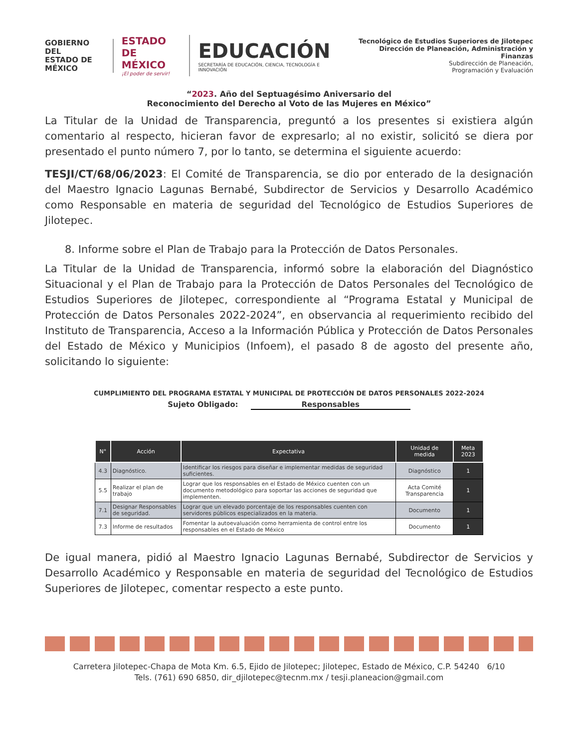GOBIERNO DEL
ESTADO DE
MÉXICO
ESTADO DE
MÉXICO
¡El poder de servir!
EDUCACIÓN
SECRETARÍA DE EDUCACIÓN, CIENCIA, TECNOLOGÍA E INNOVACIÓN
Tecnológico de Estudios Superiores de Jilotepec
Dirección de Planeación, Administración y Finanzas
Subdirección de Planeación,
Programación y Evaluación
“2023. Año del Septuagésimo Aniversario del
Reconocimiento del Derecho al Voto de las Mujeres en México”
La Titular de la Unidad de Transparencia, preguntó a los presentes si existiera algún comentario al respecto, hicieran favor de expresarlo; al no existir, solicitó se diera por presentado el punto número 7, por lo tanto, se determina el siguiente acuerdo:
TESJI/CT/68/06/2023: El Comité de Transparencia, se dio por enterado de la designación del Maestro Ignacio Lagunas Bernabé, Subdirector de Servicios y Desarrollo Académico como Responsable en materia de seguridad del Tecnológico de Estudios Superiores de Jilotepec.
8. Informe sobre el Plan de Trabajo para la Protección de Datos Personales.
La Titular de la Unidad de Transparencia, informó sobre la elaboración del Diagnóstico Situacional y el Plan de Trabajo para la Protección de Datos Personales del Tecnológico de Estudios Superiores de Jilotepec, correspondiente al “Programa Estatal y Municipal de Protección de Datos Personales 2022-2024”, en observancia al requerimiento recibido del Instituto de Transparencia, Acceso a la Información Pública y Protección de Datos Personales del Estado de México y Municipios (Infoem), el pasado 8 de agosto del presente año, solicitando lo siguiente:
CUMPLIMIENTO DEL PROGRAMA ESTATAL Y MUNICIPAL DE PROTECCIÓN DE DATOS PERSONALES 2022-2024
Sujeto Obligado: Responsables
| N° | Acción | Expectativa | Unidad de medida | Meta 2023 |
| --- | --- | --- | --- | --- |
| 4.3 | Diagnóstico. | Identificar los riesgos para diseñar e implementar medidas de seguridad suficientes. | Diagnóstico | 1 |
| 5.5 | Realizar el plan de trabajo | Lograr que los responsables en el Estado de México cuenten con un documento metodológico para soportar las acciones de seguridad que implementen. | Acta Comité Transparencia | 1 |
| 7.1 | Designar Responsables de seguridad. | Lograr que un elevado porcentaje de los responsables cuenten con servidores públicos especializados en la materia. | Documento | 1 |
| 7.3 | Informe de resultados | Fomentar la autoevaluación como herramienta de control entre los responsables en el Estado de México | Documento | 1 |
De igual manera, pidió al Maestro Ignacio Lagunas Bernabé, Subdirector de Servicios y Desarrollo Académico y Responsable en materia de seguridad del Tecnológico de Estudios Superiores de Jilotepec, comentar respecto a este punto.
Carretera Jilotepec-Chapa de Mota Km. 6.5, Ejido de Jilotepec; Jilotepec, Estado de México, C.P. 54240 6/10
Tels. (761) 690 6850, dir_djilotepec@tecnm.mx / tesji.planeacion@gmail.com